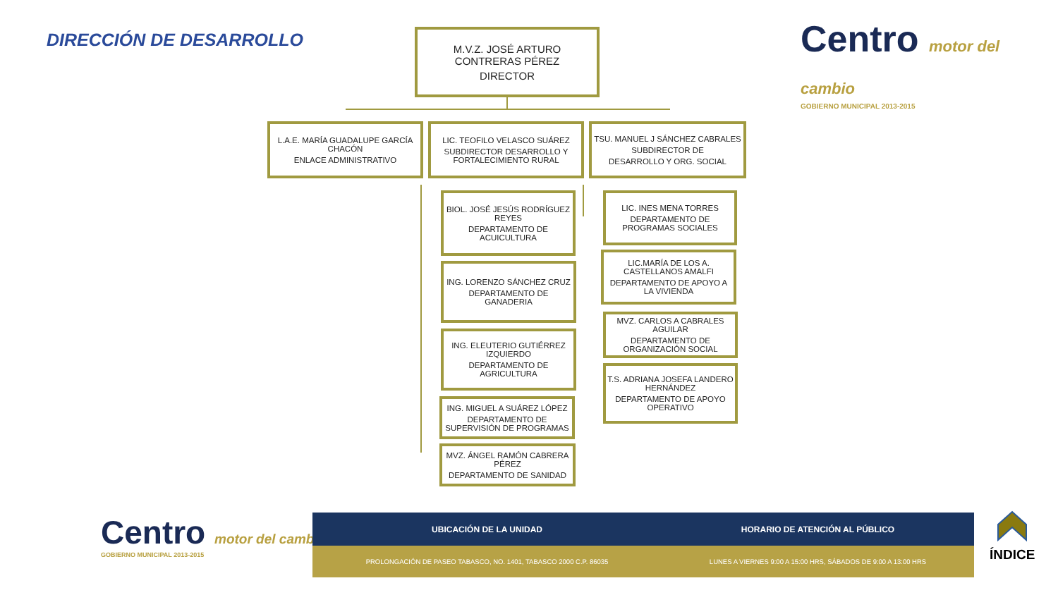DIRECCIÓN DE DESARROLLO
Centro motor del cambio
GOBIERNO MUNICIPAL 2013-2015
M.V.Z. JOSÉ ARTURO CONTRERAS PÉREZ
DIRECTOR
L.A.E. MARÍA GUADALUPE GARCÍA CHACÓN
ENLACE ADMINISTRATIVO
LIC. TEOFILO VELASCO SUÁREZ
SUBDIRECTOR DESARROLLO Y FORTALECIMIENTO RURAL
TSU. MANUEL J SÁNCHEZ CABRALES
SUBDIRECTOR DE
DESARROLLO Y ORG. SOCIAL
BIOL. JOSÉ JESÚS RODRÍGUEZ REYES
DEPARTAMENTO DE ACUICULTURA
ING. LORENZO SÁNCHEZ CRUZ
DEPARTAMENTO DE GANADERIA
ING. ELEUTERIO GUTIÉRREZ IZQUIERDO
DEPARTAMENTO DE AGRICULTURA
ING. MIGUEL A SUÁREZ LÓPEZ
DEPARTAMENTO DE SUPERVISIÓN DE PROGRAMAS
MVZ. ÁNGEL RAMÓN CABRERA PÉREZ
DEPARTAMENTO DE SANIDAD
LIC. INES MENA TORRES
DEPARTAMENTO DE PROGRAMAS SOCIALES
LIC.MARÍA DE LOS A. CASTELLANOS AMALFI
DEPARTAMENTO DE APOYO A LA VIVIENDA
MVZ. CARLOS A CABRALES AGUILAR
DEPARTAMENTO DE ORGANIZACIÓN SOCIAL
T.S. ADRIANA JOSEFA LANDERO HERNÁNDEZ
DEPARTAMENTO DE APOYO OPERATIVO
Centro motor del cambio
GOBIERNO MUNICIPAL 2013-2015
| UBICACIÓN DE LA UNIDAD | HORARIO DE ATENCIÓN AL PÚBLICO |
| --- | --- |
| PROLONGACIÓN DE PASEO TABASCO, NO. 1401, TABASCO 2000 C.P. 86035 | LUNES A VIERNES 9:00 A 15:00 HRS, SÁBADOS DE 9:00 A 13:00 HRS |
ÍNDICE